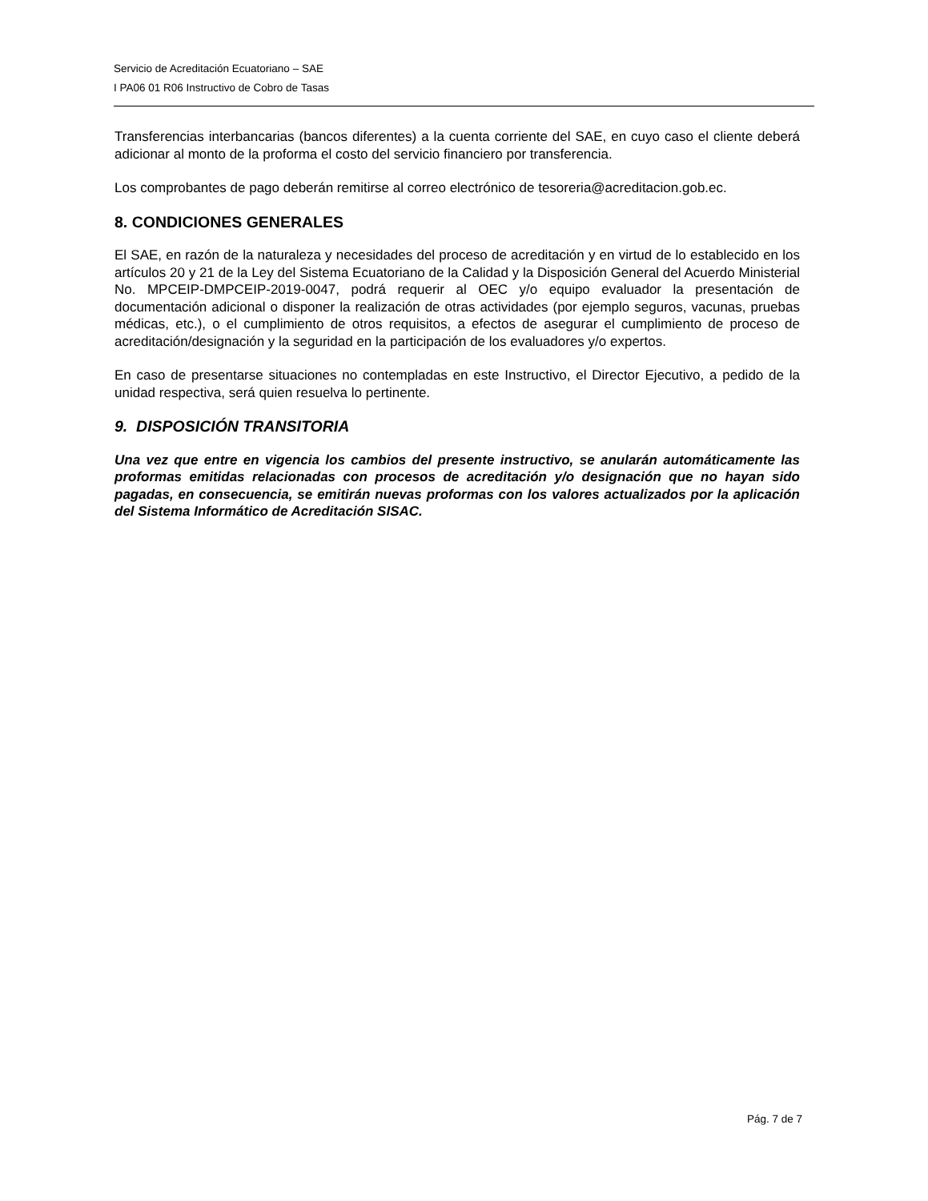Servicio de Acreditación Ecuatoriano – SAE
I PA06 01 R06 Instructivo de Cobro de Tasas
Transferencias interbancarias (bancos diferentes) a la cuenta corriente del SAE, en cuyo caso el cliente deberá adicionar al monto de la proforma el costo del servicio financiero por transferencia.
Los comprobantes de pago deberán remitirse al correo electrónico de tesoreria@acreditacion.gob.ec.
8. CONDICIONES GENERALES
El SAE, en razón de la naturaleza y necesidades del proceso de acreditación y en virtud de lo establecido en los artículos 20 y 21 de la Ley del Sistema Ecuatoriano de la Calidad y la Disposición General del Acuerdo Ministerial No. MPCEIP-DMPCEIP-2019-0047, podrá requerir al OEC y/o equipo evaluador la presentación de documentación adicional o disponer la realización de otras actividades (por ejemplo seguros, vacunas, pruebas médicas, etc.), o el cumplimiento de otros requisitos, a efectos de asegurar el cumplimiento de proceso de acreditación/designación y la seguridad en la participación de los evaluadores y/o expertos.
En caso de presentarse situaciones no contempladas en este Instructivo, el Director Ejecutivo, a pedido de la unidad respectiva, será quien resuelva lo pertinente.
9. DISPOSICIÓN TRANSITORIA
Una vez que entre en vigencia los cambios del presente instructivo, se anularán automáticamente las proformas emitidas relacionadas con procesos de acreditación y/o designación que no hayan sido pagadas, en consecuencia, se emitirán nuevas proformas con los valores actualizados por la aplicación del Sistema Informático de Acreditación SISAC.
Pág. 7 de 7